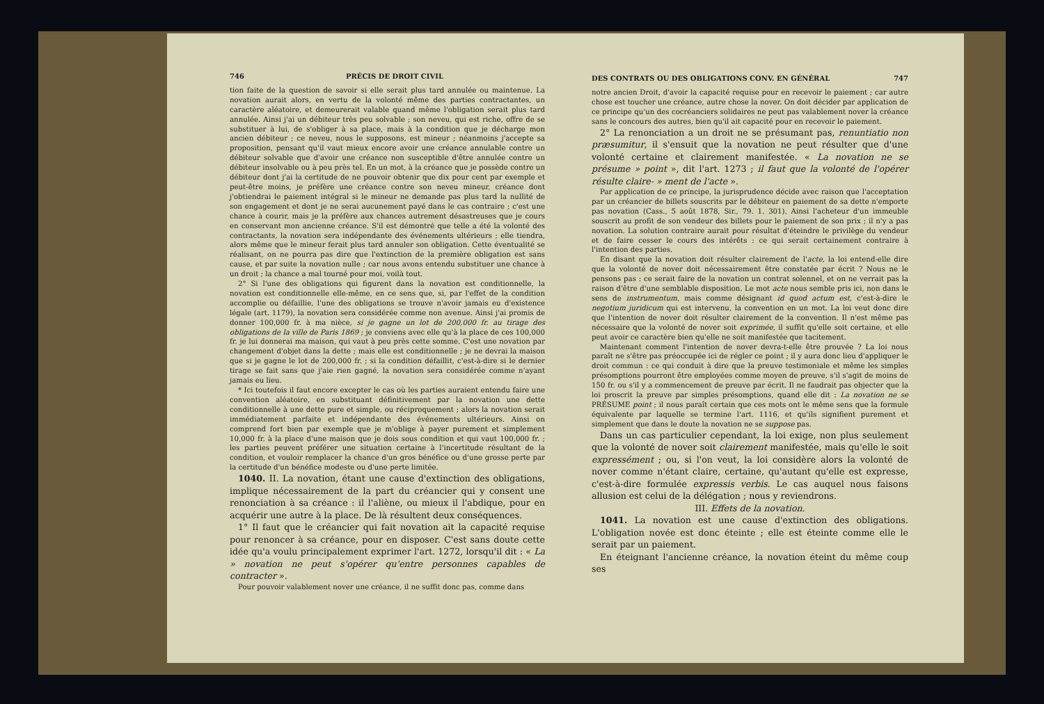746 PRÉCIS DE DROIT CIVIL
tion faite de la question de savoir si elle serait plus tard annulée ou maintenue. La novation aurait alors, en vertu de la volonté même des parties contractantes, un caractère aléatoire, et demeurerait valable quand même l'obligation serait plus tard annulée. Ainsi j'ai un débiteur très peu solvable ; son neveu, qui est riche, offre de se substituer à lui, de s'obliger à sa place, mais à la condition que je décharge mon ancien débiteur ; ce neveu, nous le supposons, est mineur ; néanmoins j'accepte sa proposition, pensant qu'il vaut mieux encore avoir une créance annulable contre un débiteur solvable que d'avoir une créance non susceptible d'être annulée contre un débiteur insolvable ou à peu près tel. En un mot, à la créance que je possède contre un débiteur dont j'ai la certitude de ne pouvoir obtenir que dix pour cent par exemple et peut-être moins, je préfère une créance contre son neveu mineur, créance dont j'obtiendrai le paiement intégral si le mineur ne demande pas plus tard la nullité de son engagement et dont je ne serai aucunement payé dans le cas contraire ; c'est une chance à courir, mais je la préfère aux chances autrement désastreuses que je cours en conservant mon ancienne créance. S'il est démontré que telle a été la volonté des contractants, la novation sera indépendante des événements ultérieurs ; elle tiendra, alors même que le mineur ferait plus tard annuler son obligation. Cette éventualité se réalisant, on ne pourra pas dire que l'extinction de la première obligation est sans cause, et par suite la novation nulle ; car nous avons entendu substituer une chance à un droit ; la chance a mal tourné pour moi, voilà tout.
2° Si l'une des obligations qui figurent dans la novation est conditionnelle, la novation est conditionnelle elle-même, en ce sens que, si, par l'effet de la condition accomplie ou défaillie, l'une des obligations se trouve n'avoir jamais eu d'existence légale (art. 1179), la novation sera considérée comme non avenue. Ainsi j'ai promis de donner 100,000 fr. à ma nièce, si je gagne un lot de 200,000 fr. au tirage des obligations de la ville de Paris 1869 ; je conviens avec elle qu'à la place de ces 100,000 fr. je lui donnerai ma maison, qui vaut à peu près cette somme. C'est une novation par changement d'objet dans la dette ; mais elle est conditionnelle ; je ne devrai la maison que si je gagne le lot de 200,000 fr. ; si la condition défaillit, c'est-à-dire si le dernier tirage se fait sans que j'aie rien gagné, la novation sera considérée comme n'ayant jamais eu lieu.
* Ici toutefois il faut encore excepter le cas où les parties auraient entendu faire une convention aléatoire, en substituant définitivement par la novation une dette conditionnelle à une dette pure et simple, ou réciproquement ; alors la novation serait immédiatement parfaite et indépendante des événements ultérieurs. Ainsi on comprend fort bien par exemple que je m'oblige à payer purement et simplement 10,000 fr. à la place d'une maison que je dois sous condition et qui vaut 100,000 fr. ; les parties peuvent préférer une situation certaine à l'incertitude résultant de la condition, et vouloir remplacer la chance d'un gros bénéfice ou d'une grosse perte par la certitude d'un bénéfice modeste ou d'une perte limitée.
1040. II. La novation, étant une cause d'extinction des obligations, implique nécessairement de la part du créancier qui y consent une renonciation à sa créance : il l'aliène, ou mieux il l'abdique, pour en acquérir une autre à la place. De là résultent deux conséquences.
1° Il faut que le créancier qui fait novation ait la capacité requise pour renoncer à sa créance, pour en disposer. C'est sans doute cette idée qu'a voulu principalement exprimer l'art. 1272, lorsqu'il dit : « La » novation ne peut s'opérer qu'entre personnes capables de contracter ».
Pour pouvoir valablement nover une créance, il ne suffit donc pas, comme dans
DES CONTRATS OU DES OBLIGATIONS CONV. EN GÉNÉRAL 747
notre ancien Droit, d'avoir la capacité requise pour en recevoir le paiement ; car autre chose est toucher une créance, autre chose la nover. On doit décider par application de ce principe qu'un des cocréanciers solidaires ne peut pas valablement nover la créance sans le concours des autres, bien qu'il ait capacité pour en recevoir le paiement.
2° La renonciation a un droit ne se présumant pas, renuntiatio non præsumitur, il s'ensuit que la novation ne peut résulter que d'une volonté certaine et clairement manifestée. « La novation ne se présume » point », dit l'art. 1273 ; il faut que la volonté de l'opérer résulte claire- » ment de l'acte ».
Par application de ce principe, la jurisprudence décide avec raison que l'acceptation par un créancier de billets souscrits par le débiteur en paiement de sa dette n'emporte pas novation (Cass., 5 août 1878, Sir., 79. 1. 301). Ainsi l'acheteur d'un immeuble souscrit au profit de son vendeur des billets pour le paiement de son prix ; il n'y a pas novation. La solution contraire aurait pour résultat d'éteindre le privilège du vendeur et de faire cesser le cours des intérêts : ce qui serait certainement contraire à l'intention des parties.
En disant que la novation doit résulter clairement de l'acte, la loi entend-elle dire que la volonté de nover doit nécessairement être constatée par écrit ? Nous ne le pensons pas : ce serait faire de la novation un contrat solennel, et on ne verrait pas la raison d'être d'une semblable disposition. Le mot acte nous semble pris ici, non dans le sens de instrumentum, mais comme désignant id quod actum est, c'est-à-dire le negotium juridicum qui est intervenu, la convention en un mot. La loi veut donc dire que l'intention de nover doit résulter clairement de la convention. Il n'est même pas nécessaire que la volonté de nover soit exprimée, il suffit qu'elle soit certaine, et elle peut avoir ce caractère bien qu'elle ne soit manifestée que tacitement.
Maintenant comment l'intention de nover devra-t-elle être prouvée ? La loi nous paraît ne s'être pas préoccupée ici de régler ce point ; il y aura donc lieu d'appliquer le droit commun : ce qui conduit à dire que la preuve testimoniale et même les simples présomptions pourront être employées comme moyen de preuve, s'il s'agit de moins de 150 fr. ou s'il y a commencement de preuve par écrit. Il ne faudrait pas objecter que la loi proscrit la preuve par simples présomptions, quand elle dit : La novation ne se PRÉSUME point ; il nous paraît certain que ces mots ont le même sens que la formule équivalente par laquelle se termine l'art. 1116, et qu'ils signifient purement et simplement que dans le doute la novation ne se suppose pas.
Dans un cas particulier cependant, la loi exige, non plus seulement que la volonté de nover soit clairement manifestée, mais qu'elle le soit expressément ; ou, si l'on veut, la loi considère alors la volonté de nover comme n'étant claire, certaine, qu'autant qu'elle est expresse, c'est-à-dire formulée expressis verbis. Le cas auquel nous faisons allusion est celui de la délégation ; nous y reviendrons.
III. Effets de la novation.
1041. La novation est une cause d'extinction des obligations. L'obligation novée est donc éteinte ; elle est éteinte comme elle le serait par un paiement.
En éteignant l'ancienne créance, la novation éteint du même coup ses